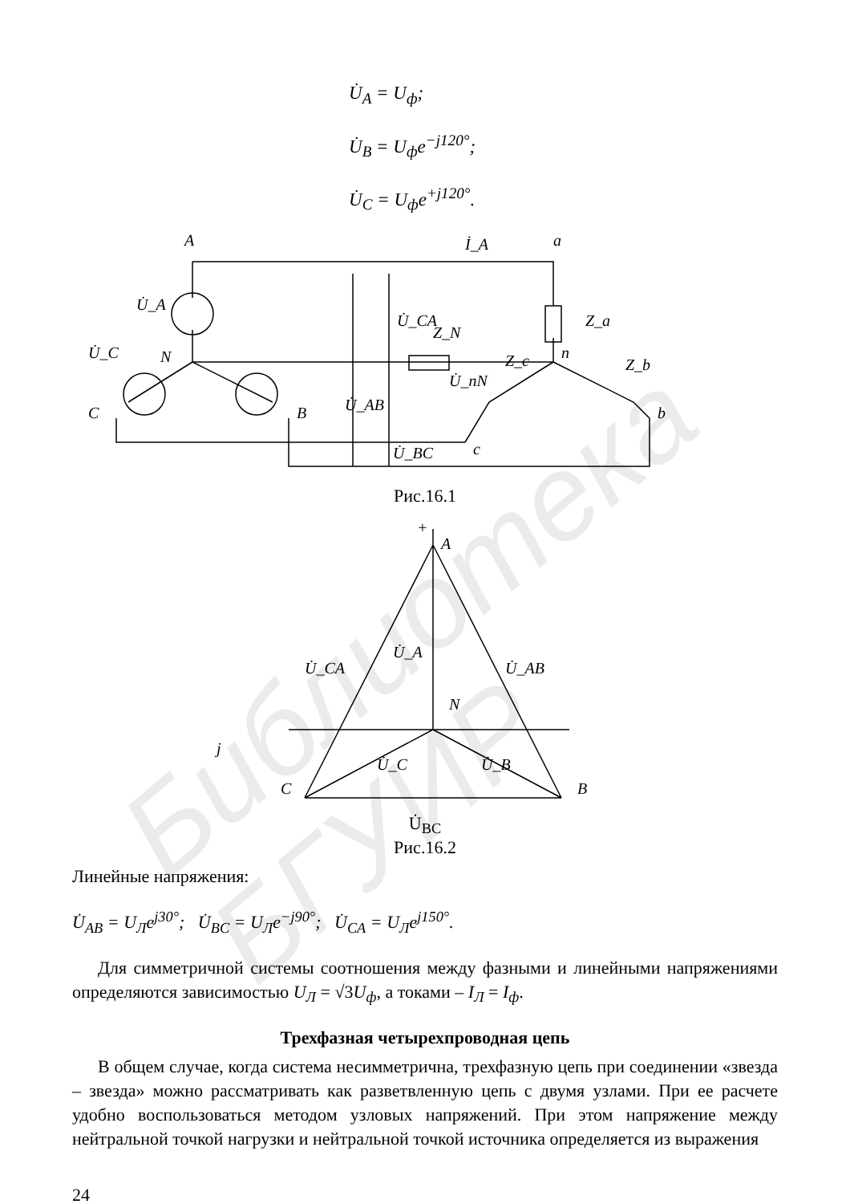U̇<sub>A</sub> = U<sub>ф</sub>;
U̇<sub>B</sub> = U<sub>ф</sub>e<sup>−j120°</sup>;
U̇<sub>C</sub> = U<sub>ф</sub>e<sup>+j120°</sup>.
A
a
İ_A
C
B
b
c
N
n
Z_N
Z_a
Z_c
Z_b
U̇_CA
U̇_AB
U̇_BC
U̇_nN
U̇_A
U̇_C
Рис.16.1
+
A
N
j
C
B
U̇_CA
U̇_A
U̇_AB
U̇_C
U̇_B
U̇<sub>BC</sub>
Рис.16.2
Линейные напряжения:
U̇<sub>AB</sub> = U<sub>Л</sub>e<sup>j30°</sup>; U̇<sub>BC</sub> = U<sub>Л</sub>e<sup>−j90°</sup>; U̇<sub>CA</sub> = U<sub>Л</sub>e<sup>j150°</sup>.
Для симметричной системы соотношения между фазными и линейными напряжениями определяются зависимостью U<sub>Л</sub> = √3U<sub>ф</sub>, а токами – I<sub>Л</sub> = I<sub>ф</sub>.
Трехфазная четырехпроводная цепь
В общем случае, когда система несимметрична, трехфазную цепь при соединении «звезда – звезда» можно рассматривать как разветвленную цепь с двумя узлами. При ее расчете удобно воспользоваться методом узловых напряжений. При этом напряжение между нейтральной точкой нагрузки и нейтральной точкой источника определяется из выражения
24
Библиотека БГУИР